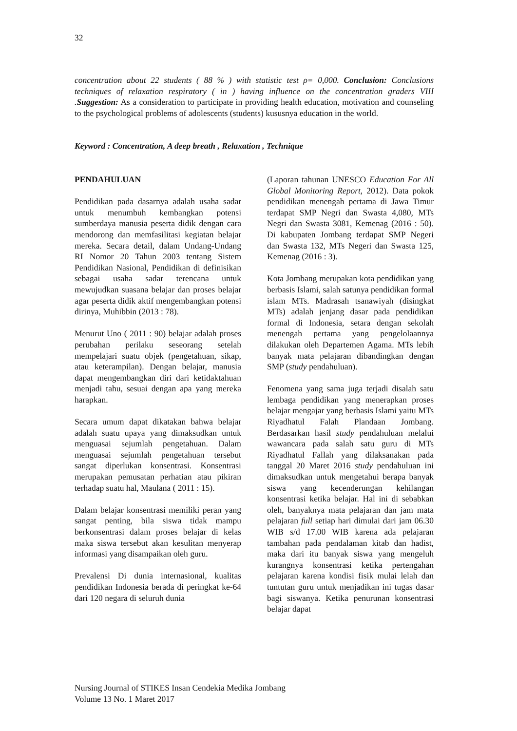32
concentration about 22 students ( 88 % ) with statistic test ρ= 0,000. Conclusion: Conclusions techniques of relaxation respiratory ( in ) having influence on the concentration graders VIII .Suggestion: As a consideration to participate in providing health education, motivation and counseling to the psychological problems of adolescents (students) kususnya education in the world.
Keyword : Concentration, A deep breath , Relaxation , Technique
PENDAHULUAN
Pendidikan pada dasarnya adalah usaha sadar untuk menumbuh kembangkan potensi sumberdaya manusia peserta didik dengan cara mendorong dan memfasilitasi kegiatan belajar mereka. Secara detail, dalam Undang-Undang RI Nomor 20 Tahun 2003 tentang Sistem Pendidikan Nasional, Pendidikan di definisikan sebagai usaha sadar terencana untuk mewujudkan suasana belajar dan proses belajar agar peserta didik aktif mengembangkan potensi dirinya, Muhibbin (2013 : 78).
Menurut Uno ( 2011 : 90) belajar adalah proses perubahan perilaku seseorang setelah mempelajari suatu objek (pengetahuan, sikap, atau keterampilan). Dengan belajar, manusia dapat mengembangkan diri dari ketidaktahuan menjadi tahu, sesuai dengan apa yang mereka harapkan.
Secara umum dapat dikatakan bahwa belajar adalah suatu upaya yang dimaksudkan untuk menguasai sejumlah pengetahuan. Dalam menguasai sejumlah pengetahuan tersebut sangat diperlukan konsentrasi. Konsentrasi merupakan pemusatan perhatian atau pikiran terhadap suatu hal, Maulana ( 2011 : 15).
Dalam belajar konsentrasi memiliki peran yang sangat penting, bila siswa tidak mampu berkonsentrasi dalam proses belajar di kelas maka siswa tersebut akan kesulitan menyerap informasi yang disampaikan oleh guru.
Prevalensi Di dunia internasional, kualitas pendidikan Indonesia berada di peringkat ke-64 dari 120 negara di seluruh dunia
(Laporan tahunan UNESCO Education For All Global Monitoring Report, 2012). Data pokok pendidikan menengah pertama di Jawa Timur terdapat SMP Negri dan Swasta 4,080, MTs Negri dan Swasta 3081, Kemenag (2016 : 50). Di kabupaten Jombang terdapat SMP Negeri dan Swasta 132, MTs Negeri dan Swasta 125, Kemenag (2016 : 3).
Kota Jombang merupakan kota pendidikan yang berbasis Islami, salah satunya pendidikan formal islam MTs. Madrasah tsanawiyah (disingkat MTs) adalah jenjang dasar pada pendidikan formal di Indonesia, setara dengan sekolah menengah pertama yang pengelolaannya dilakukan oleh Departemen Agama. MTs lebih banyak mata pelajaran dibandingkan dengan SMP (study pendahuluan).
Fenomena yang sama juga terjadi disalah satu lembaga pendidikan yang menerapkan proses belajar mengajar yang berbasis Islami yaitu MTs Riyadhatul Falah Plandaan Jombang. Berdasarkan hasil study pendahuluan melalui wawancara pada salah satu guru di MTs Riyadhatul Fallah yang dilaksanakan pada tanggal 20 Maret 2016 study pendahuluan ini dimaksudkan untuk mengetahui berapa banyak siswa yang kecenderungan kehilangan konsentrasi ketika belajar. Hal ini di sebabkan oleh, banyaknya mata pelajaran dan jam mata pelajaran full setiap hari dimulai dari jam 06.30 WIB s/d 17.00 WIB karena ada pelajaran tambahan pada pendalaman kitab dan hadist, maka dari itu banyak siswa yang mengeluh kurangnya konsentrasi ketika pertengahan pelajaran karena kondisi fisik mulai lelah dan tuntutan guru untuk menjadikan ini tugas dasar bagi siswanya. Ketika penurunan konsentrasi belajar dapat
Nursing Journal of STIKES Insan Cendekia Medika Jombang
Volume 13 No. 1 Maret 2017